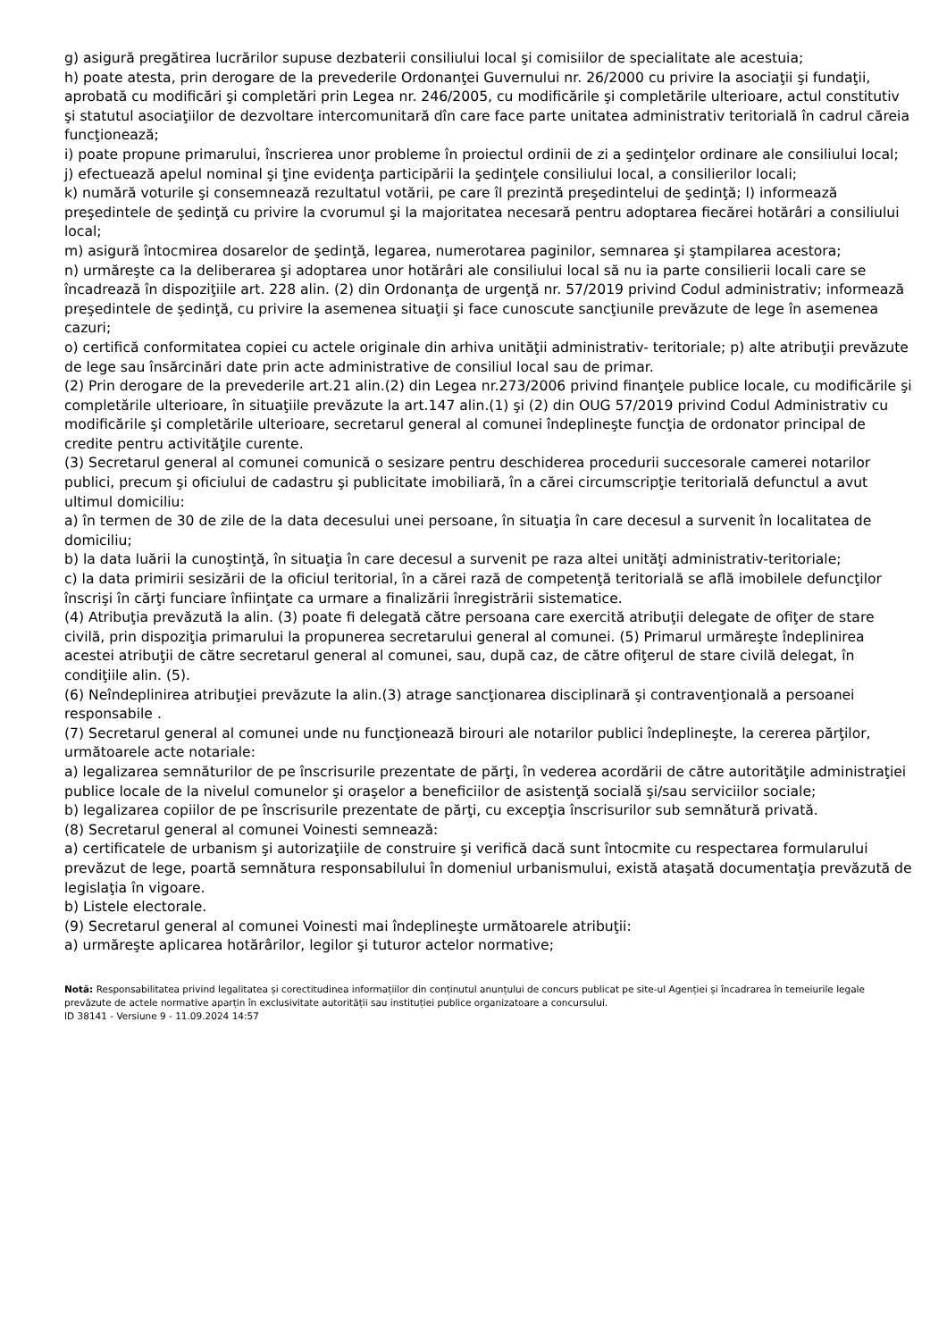g) asigură pregătirea lucrărilor supuse dezbaterii consiliului local şi comisiilor de specialitate ale acestuia;
h) poate atesta, prin derogare de la prevederile Ordonanţei Guvernului nr. 26/2000 cu privire la asociaţii şi fundaţii, aprobată cu modificări şi completări prin Legea nr. 246/2005, cu modificările şi completările ulterioare, actul constitutiv şi statutul asociaţiilor de dezvoltare intercomunitară dîn care face parte unitatea administrativ teritorială în cadrul căreia funcţionează;
i) poate propune primarului, înscrierea unor probleme în proiectul ordinii de zi a şedinţelor ordinare ale consiliului local;
j) efectuează apelul nominal şi ţine evidenţa participării la şedinţele consiliului local, a consilierilor locali;
k) numără voturile şi consemnează rezultatul votării, pe care îl prezintă preşedintelui de şedinţă; l) informează preşedintele de şedinţă cu privire la cvorumul şi la majoritatea necesară pentru adoptarea fiecărei hotărâri a consiliului local;
m) asigură întocmirea dosarelor de şedinţă, legarea, numerotarea paginilor, semnarea şi ştampilarea acestora;
n) urmăreşte ca la deliberarea şi adoptarea unor hotărâri ale consiliului local să nu ia parte consilierii locali care se încadrează în dispoziţiile art. 228 alin. (2) din Ordonanţa de urgenţă nr. 57/2019 privind Codul administrativ; informează preşedintele de şedinţă, cu privire la asemenea situaţii şi face cunoscute sancţiunile prevăzute de lege în asemenea cazuri;
o) certifică conformitatea copiei cu actele originale din arhiva unităţii administrativ- teritoriale; p) alte atribuţii prevăzute de lege sau însărcinări date prin acte administrative de consiliul local sau de primar.
(2) Prin derogare de la prevederile art.21 alin.(2) din Legea nr.273/2006 privind finanţele publice locale, cu modificările şi completările ulterioare, în situaţiile prevăzute la art.147 alin.(1) şi (2) din OUG 57/2019 privind Codul Administrativ cu modificările şi completările ulterioare, secretarul general al comunei îndeplineşte funcţia de ordonator principal de credite pentru activităţile curente.
(3) Secretarul general al comunei comunică o sesizare pentru deschiderea procedurii succesorale camerei notarilor publici, precum şi oficiului de cadastru şi publicitate imobiliară, în a cărei circumscripţie teritorială defunctul a avut ultimul domiciliu:
a) în termen de 30 de zile de la data decesului unei persoane, în situaţia în care decesul a survenit în localitatea de domiciliu;
b) la data luării la cunoştinţă, în situaţia în care decesul a survenit pe raza altei unităţi administrativ-teritoriale;
c) la data primirii sesizării de la oficiul teritorial, în a cărei rază de competenţă teritorială se află imobilele defuncţilor înscrişi în cărţi funciare înfiinţate ca urmare a finalizării înregistrării sistematice.
(4) Atribuţia prevăzută la alin. (3) poate fi delegată către persoana care exercită atribuţii delegate de ofiţer de stare civilă, prin dispoziţia primarului la propunerea secretarului general al comunei. (5) Primarul urmăreşte îndeplinirea acestei atribuţii de către secretarul general al comunei, sau, după caz, de către ofiţerul de stare civilă delegat, în condiţiile alin. (5).
(6) Neîndeplinirea atribuţiei prevăzute la alin.(3) atrage sancţionarea disciplinară şi contravenţională a persoanei responsabile .
(7) Secretarul general al comunei unde nu funcţionează birouri ale notarilor publici îndeplineşte, la cererea părţilor, următoarele acte notariale:
a) legalizarea semnăturilor de pe înscrisurile prezentate de părţi, în vederea acordării de către autorităţile administraţiei publice locale de la nivelul comunelor şi oraşelor a beneficiilor de asistenţă socială şi/sau serviciilor sociale;
b) legalizarea copiilor de pe înscrisurile prezentate de părţi, cu excepţia înscrisurilor sub semnătură privată.
(8) Secretarul general al comunei Voinesti semnează:
a) certificatele de urbanism şi autorizaţiile de construire şi verifică dacă sunt întocmite cu respectarea formularului prevăzut de lege, poartă semnătura responsabilului în domeniul urbanismului, există ataşată documentaţia prevăzută de legislaţia în vigoare.
b) Listele electorale.
(9) Secretarul general al comunei Voinesti mai îndeplineşte următoarele atribuţii:
a) urmăreşte aplicarea hotărârilor, legilor şi tuturor actelor normative;
Notă: Responsabilitatea privind legalitatea și corectitudinea informațiilor din conținutul anunțului de concurs publicat pe site-ul Agenției și încadrarea în temeiurile legale prevăzute de actele normative aparțin în exclusivitate autorității sau instituției publice organizatoare a concursului.
ID 38141 - Versiune 9 - 11.09.2024 14:57